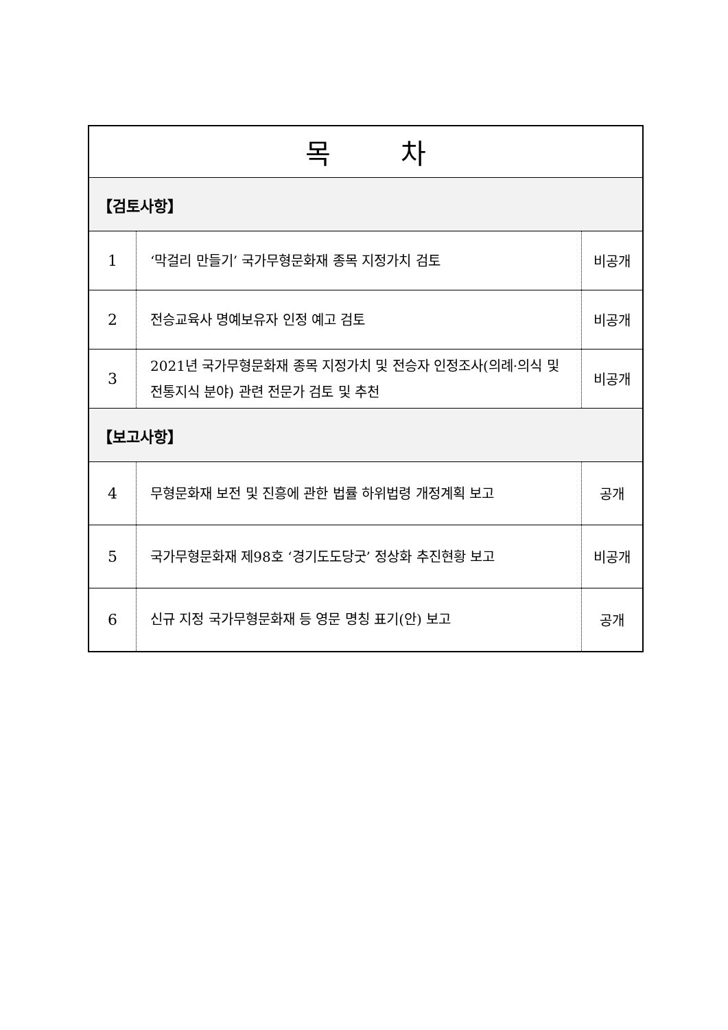| 목 차 | | |
| --- | --- | --- |
| 【검토사항】 | | |
| 1 | ‘막걸리 만들기’ 국가무형문화재 종목 지정가치 검토 | 비공개 |
| 2 | 전승교육사 명예보유자 인정 예고 검토 | 비공개 |
| 3 | 2021년 국가무형문화재 종목 지정가치 및 전승자 인정조사(의례·의식 및 전통지식 분야) 관련 전문가 검토 및 추천 | 비공개 |
| 【보고사항】 | | |
| 4 | 무형문화재 보전 및 진흥에 관한 법률 하위법령 개정계획 보고 | 공개 |
| 5 | 국가무형문화재 제98호 ‘경기도도당굿’ 정상화 추진현황 보고 | 비공개 |
| 6 | 신규 지정 국가무형문화재 등 영문 명칭 표기(안) 보고 | 공개 |